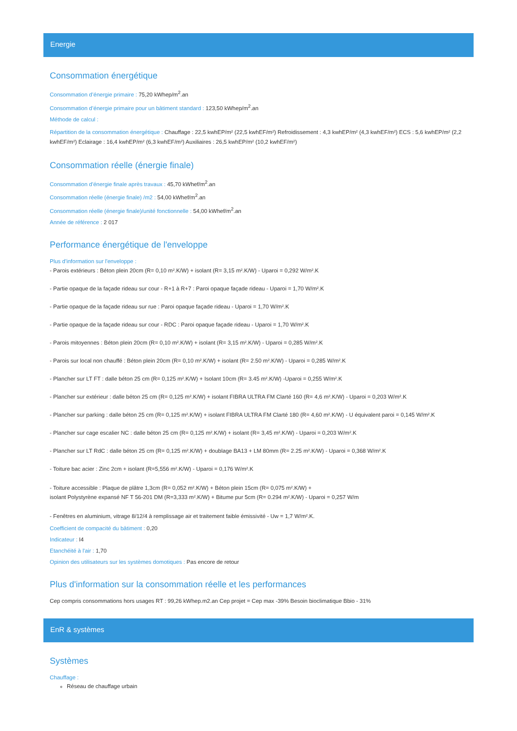Energie
Consommation énergétique
Consommation d’énergie primaire : 75,20 kWhep/m<sup>2</sup>.an
Consommation d’énergie primaire pour un bâtiment standard : 123,50 kWhep/m<sup>2</sup>.an
Méthode de calcul :
Répartition de la consommation énergétique : Chauffage : 22,5 kwhEP/m² (22,5 kwhEF/m²) Refroidissement : 4,3 kwhEP/m² (4,3 kwhEF/m²) ECS : 5,6 kwhEP/m² (2,2 kwhEF/m²) Eclairage : 16,4 kwhEP/m² (6,3 kwhEF/m²) Auxiliaires : 26,5 kwhEP/m² (10,2 kwhEF/m²)
Consommation réelle (énergie finale)
Consommation d'énergie finale après travaux : 45,70 kWhef/m<sup>2</sup>.an
Consommation réelle (énergie finale) /m2 : 54,00 kWhef/m<sup>2</sup>.an
Consommation réelle (énergie finale)/unité fonctionnelle : 54,00 kWhef/m<sup>2</sup>.an
Année de référence : 2 017
Performance énergétique de l'enveloppe
Plus d'information sur l'enveloppe :
- Parois extérieurs : Béton plein 20cm (R= 0,10 m².K/W) + isolant (R= 3,15 m².K/W) - Uparoi = 0,292 W/m².K
- Partie opaque de la façade rideau sur cour - R+1 à R+7 : Paroi opaque façade rideau - Uparoi = 1,70 W/m².K
- Partie opaque de la façade rideau sur rue : Paroi opaque façade rideau - Uparoi = 1,70 W/m².K
- Partie opaque de la façade rideau sur cour - RDC : Paroi opaque façade rideau - Uparoi = 1,70 W/m².K
- Parois mitoyennes : Béton plein 20cm (R= 0,10 m².K/W) + isolant (R= 3,15 m².K/W) - Uparoi = 0,285 W/m².K
- Parois sur local non chauffé : Béton plein 20cm (R= 0,10 m².K/W) + isolant (R= 2.50 m².K/W) - Uparoi = 0,285 W/m².K
- Plancher sur LT FT : dalle béton 25 cm (R= 0,125 m².K/W) + Isolant 10cm (R= 3.45 m².K/W) -Uparoi = 0,255 W/m².K
- Plancher sur extérieur : dalle béton 25 cm (R= 0,125 m².K/W) + isolant FIBRA ULTRA FM Clarté 160 (R= 4,6 m².K/W) - Uparoi = 0,203 W/m².K
- Plancher sur parking : dalle béton 25 cm (R= 0,125 m².K/W) + isolant FIBRA ULTRA FM Clarté 180 (R= 4,60 m².K/W) - U équivalent paroi = 0,145 W/m².K
- Plancher sur cage escalier NC : dalle béton 25 cm (R= 0,125 m².K/W) + isolant (R= 3,45 m².K/W) - Uparoi = 0,203 W/m².K
- Plancher sur LT RdC : dalle béton 25 cm (R= 0,125 m².K/W) + doublage BA13 + LM 80mm (R= 2.25 m².K/W) - Uparoi = 0,368 W/m².K
- Toiture bac acier : Zinc 2cm + isolant (R=5,556 m².K/W) - Uparoi = 0,176 W/m².K
- Toiture accessible : Plaque de plâtre 1,3cm (R= 0,052 m².K/W) + Béton plein 15cm (R= 0,075 m².K/W) +
isolant Polystyrène expansé NF T 56-201 DM (R=3,333 m².K/W) + Bitume pur 5cm (R= 0.294 m².K/W) - Uparoi = 0,257 W/m
- Fenêtres en aluminium, vitrage 8/12/4 à remplissage air et traitement faible émissivité - Uw = 1,7 W/m².K.
Coefficient de compacité du bâtiment : 0,20
Indicateur : I4
Etanchéité à l'air : 1,70
Opinion des utilisateurs sur les systèmes domotiques : Pas encore de retour
Plus d'information sur la consommation réelle et les performances
Cep compris consommations hors usages RT : 99,26 kWhep.m2.an Cep projet = Cep max -39% Besoin bioclimatique Bbio - 31%
EnR & systèmes
Systèmes
Chauffage :
Réseau de chauffage urbain